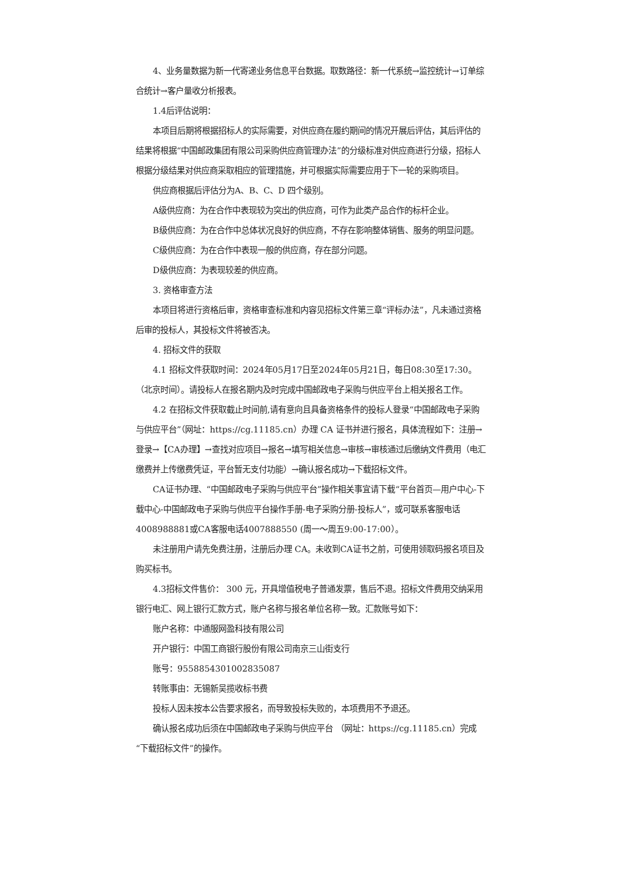4、业务量数据为新一代寄递业务信息平台数据。取数路径：新一代系统→监控统计→订单综合统计→客户量收分析报表。
1.4后评估说明：
本项目后期将根据招标人的实际需要，对供应商在履约期间的情况开展后评估，其后评估的结果将根据“中国邮政集团有限公司采购供应商管理办法”的分级标准对供应商进行分级，招标人根据分级结果对供应商采取相应的管理措施，并可根据实际需要应用于下一轮的采购项目。
供应商根据后评估分为A、B、C、D 四个级别。
A级供应商：为在合作中表现较为突出的供应商，可作为此类产品合作的标杆企业。
B级供应商：为在合作中总体状况良好的供应商，不存在影响整体销售、服务的明显问题。
C级供应商：为在合作中表现一般的供应商，存在部分问题。
D级供应商：为表现较差的供应商。
3. 资格审查方法
本项目将进行资格后审，资格审查标准和内容见招标文件第三章“评标办法”，凡未通过资格后审的投标人，其投标文件将被否决。
4. 招标文件的获取
4.1 招标文件获取时间：2024年05月17日至2024年05月21日，每日08:30至17:30。（北京时间）。请投标人在报名期内及时完成中国邮政电子采购与供应平台上相关报名工作。
4.2 在招标文件获取截止时间前,请有意向且具备资格条件的投标人登录“中国邮政电子采购与供应平台”（网址：https://cg.11185.cn）办理 CA 证书并进行报名，具体流程如下：注册→登录→【CA办理】→查找对应项目→报名→填写相关信息→审核→审核通过后缴纳文件费用（电汇缴费并上传缴费凭证，平台暂无支付功能）→确认报名成功→下载招标文件。
CA证书办理、“中国邮政电子采购与供应平台”操作相关事宜请下载“平台首页—用户中心-下载中心-中国邮政电子采购与供应平台操作手册-电子采购分册-投标人”，或可联系客服电话4008988881或CA客服电话4007888550 (周一～周五9:00-17:00）。
未注册用户请先免费注册，注册后办理 CA。未收到CA证书之前，可使用领取码报名项目及购买标书。
4.3招标文件售价： 300 元，开具增值税电子普通发票，售后不退。招标文件费用交纳采用银行电汇、网上银行汇款方式，账户名称与报名单位名称一致。汇款账号如下：
账户名称：中通服网盈科技有限公司
开户银行：中国工商银行股份有限公司南京三山街支行
账号：9558854301002835087
转账事由：无锡新吴揽收标书费
投标人因未按本公告要求报名，而导致投标失败的，本项费用不予退还。
确认报名成功后须在中国邮政电子采购与供应平台 （网址：https://cg.11185.cn）完成“下载招标文件”的操作。